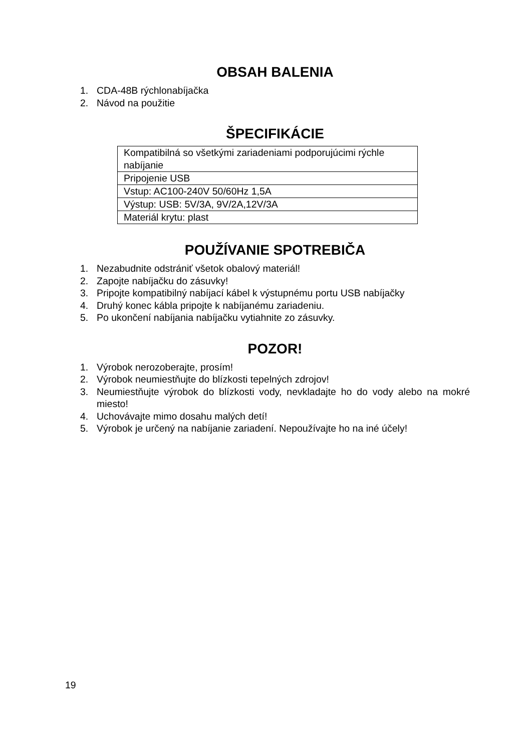OBSAH BALENIA
1. CDA-48B rýchlonabíjačka
2. Návod na použitie
ŠPECIFIKÁCIE
| Kompatibilná so všetkými zariadeniami podporujúcimi rýchle nabíjanie |
| Pripojenie USB |
| Vstup: AC100-240V 50/60Hz 1,5A |
| Výstup: USB: 5V/3A, 9V/2A,12V/3A |
| Materiál krytu: plast |
POUŽÍVANIE SPOTREBIČA
1. Nezabudnite odstrániť všetok obalový materiál!
2. Zapojte nabíjačku do zásuvky!
3. Pripojte kompatibilný nabíjací kábel k výstupnému portu USB nabíjačky
4. Druhý konec kábla pripojte k nabíjanému zariadeniu.
5. Po ukončení nabíjania nabíjačku vytiahnite zo zásuvky.
POZOR!
1. Výrobok nerozoberajte, prosím!
2. Výrobok neumiestňujte do blízkosti tepelných zdrojov!
3. Neumiestňujte výrobok do blízkosti vody, nevkladajte ho do vody alebo na mokré miesto!
4. Uchovávajte mimo dosahu malých detí!
5. Výrobok je určený na nabíjanie zariadení. Nepoužívajte ho na iné účely!
19